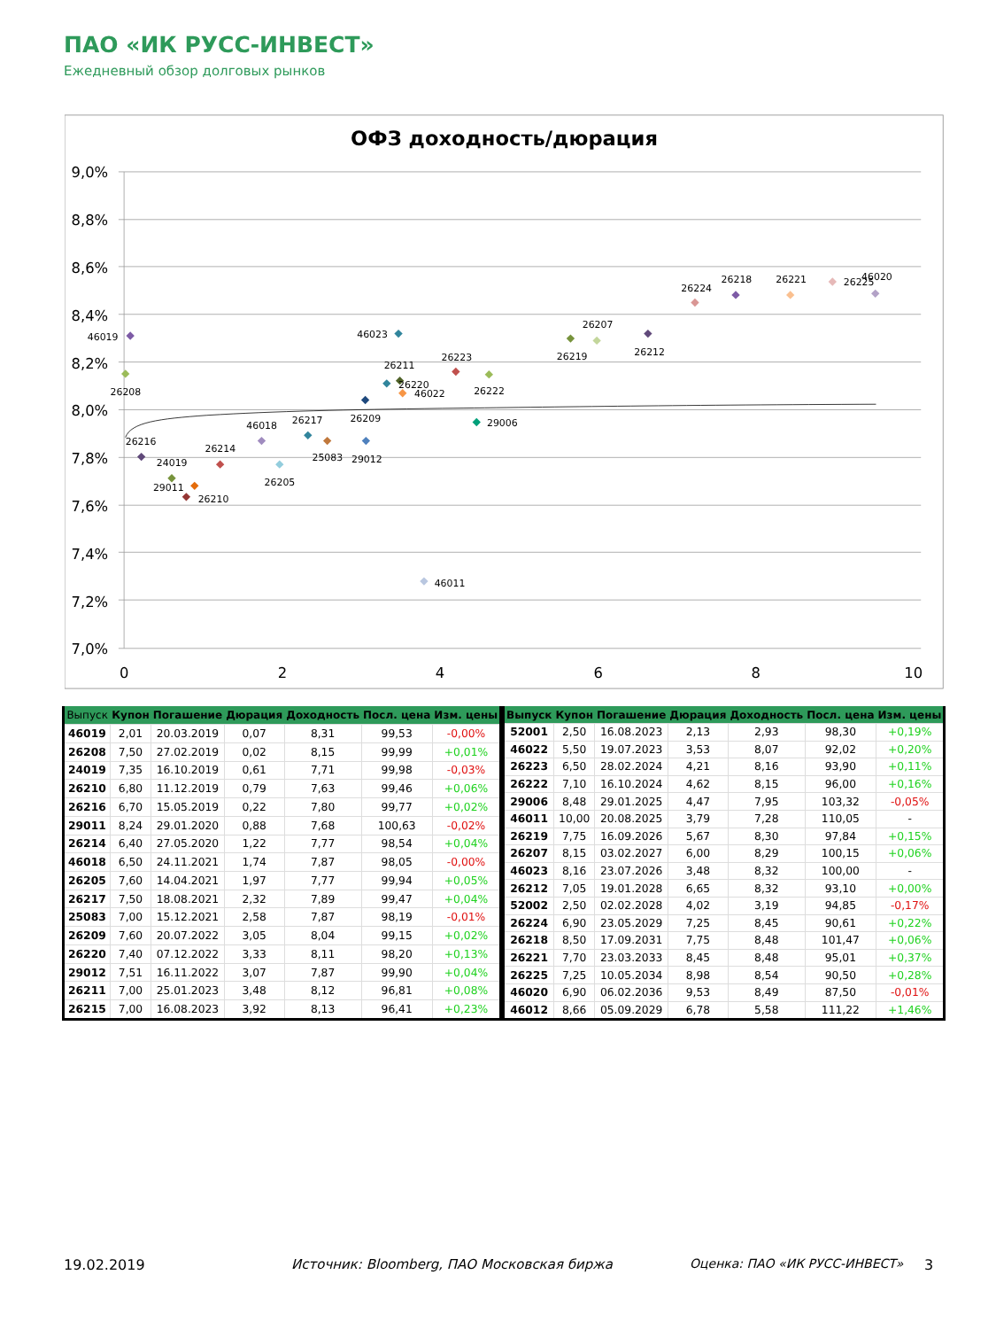ПАО «ИК РУСС-ИНВЕСТ»
Ежедневный обзор долговых рынков
ОФЗ доходность/дюрация
9,0%
8,8%
8,6%
8,4%
8,2%
8,0%
7,8%
7,6%
7,4%
7,2%
7,0%
0
2
4
6
8
10
46019
26208
24019
26210
26216
29011
26214
46018
26205
26217
25083
26209
26220
29012
26211
46022
46023
26223
46011
26222
29006
26219
26207
26212
26224
26218
26221
26225
46020
| Выпуск | Купон | Погашение | Дюрация | Доходность | Посл. цена | Изм. цены |
| --- | --- | --- | --- | --- | --- | --- |
| 46019 | 2,01 | 20.03.2019 | 0,07 | 8,31 | 99,53 | -0,00% |
| 26208 | 7,50 | 27.02.2019 | 0,02 | 8,15 | 99,99 | +0,01% |
| 24019 | 7,35 | 16.10.2019 | 0,61 | 7,71 | 99,98 | -0,03% |
| 26210 | 6,80 | 11.12.2019 | 0,79 | 7,63 | 99,46 | +0,06% |
| 26216 | 6,70 | 15.05.2019 | 0,22 | 7,80 | 99,77 | +0,02% |
| 29011 | 8,24 | 29.01.2020 | 0,88 | 7,68 | 100,63 | -0,02% |
| 26214 | 6,40 | 27.05.2020 | 1,22 | 7,77 | 98,54 | +0,04% |
| 46018 | 6,50 | 24.11.2021 | 1,74 | 7,87 | 98,05 | -0,00% |
| 26205 | 7,60 | 14.04.2021 | 1,97 | 7,77 | 99,94 | +0,05% |
| 26217 | 7,50 | 18.08.2021 | 2,32 | 7,89 | 99,47 | +0,04% |
| 25083 | 7,00 | 15.12.2021 | 2,58 | 7,87 | 98,19 | -0,01% |
| 26209 | 7,60 | 20.07.2022 | 3,05 | 8,04 | 99,15 | +0,02% |
| 26220 | 7,40 | 07.12.2022 | 3,33 | 8,11 | 98,20 | +0,13% |
| 29012 | 7,51 | 16.11.2022 | 3,07 | 7,87 | 99,90 | +0,04% |
| 26211 | 7,00 | 25.01.2023 | 3,48 | 8,12 | 96,81 | +0,08% |
| 26215 | 7,00 | 16.08.2023 | 3,92 | 8,13 | 96,41 | +0,23% |
| Выпуск | Купон | Погашение | Дюрация | Доходность | Посл. цена | Изм. цены |
| --- | --- | --- | --- | --- | --- | --- |
| 52001 | 2,50 | 16.08.2023 | 2,13 | 2,93 | 98,30 | +0,19% |
| 46022 | 5,50 | 19.07.2023 | 3,53 | 8,07 | 92,02 | +0,20% |
| 26223 | 6,50 | 28.02.2024 | 4,21 | 8,16 | 93,90 | +0,11% |
| 26222 | 7,10 | 16.10.2024 | 4,62 | 8,15 | 96,00 | +0,16% |
| 29006 | 8,48 | 29.01.2025 | 4,47 | 7,95 | 103,32 | -0,05% |
| 46011 | 10,00 | 20.08.2025 | 3,79 | 7,28 | 110,05 | - |
| 26219 | 7,75 | 16.09.2026 | 5,67 | 8,30 | 97,84 | +0,15% |
| 26207 | 8,15 | 03.02.2027 | 6,00 | 8,29 | 100,15 | +0,06% |
| 46023 | 8,16 | 23.07.2026 | 3,48 | 8,32 | 100,00 | - |
| 26212 | 7,05 | 19.01.2028 | 6,65 | 8,32 | 93,10 | +0,00% |
| 52002 | 2,50 | 02.02.2028 | 4,02 | 3,19 | 94,85 | -0,17% |
| 26224 | 6,90 | 23.05.2029 | 7,25 | 8,45 | 90,61 | +0,22% |
| 26218 | 8,50 | 17.09.2031 | 7,75 | 8,48 | 101,47 | +0,06% |
| 26221 | 7,70 | 23.03.2033 | 8,45 | 8,48 | 95,01 | +0,37% |
| 26225 | 7,25 | 10.05.2034 | 8,98 | 8,54 | 90,50 | +0,28% |
| 46020 | 6,90 | 06.02.2036 | 9,53 | 8,49 | 87,50 | -0,01% |
| 46012 | 8,66 | 05.09.2029 | 6,78 | 5,58 | 111,22 | +1,46% |
19.02.2019 Источник: Bloomberg, ПАО Московская биржа Оценка: ПАО «ИК РУСС-ИНВЕСТ» 3